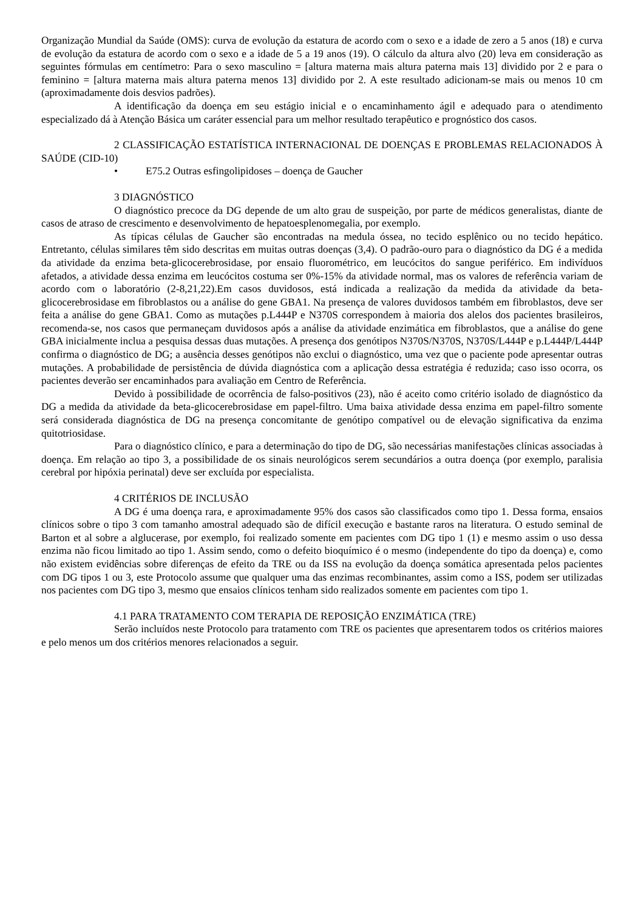Organização Mundial da Saúde (OMS): curva de evolução da estatura de acordo com o sexo e a idade de zero a 5 anos (18) e curva de evolução da estatura de acordo com o sexo e a idade de 5 a 19 anos (19). O cálculo da altura alvo (20) leva em consideração as seguintes fórmulas em centímetro: Para o sexo masculino = [altura materna mais altura paterna mais 13] dividido por 2 e para o feminino = [altura materna mais altura paterna menos 13] dividido por 2. A este resultado adicionam-se mais ou menos 10 cm (aproximadamente dois desvios padrões).
A identificação da doença em seu estágio inicial e o encaminhamento ágil e adequado para o atendimento especializado dá à Atenção Básica um caráter essencial para um melhor resultado terapêutico e prognóstico dos casos.
2 CLASSIFICAÇÃO ESTATÍSTICA INTERNACIONAL DE DOENÇAS E PROBLEMAS RELACIONADOS À SAÚDE (CID-10)
• E75.2 Outras esfingolipidoses – doença de Gaucher
3 DIAGNÓSTICO
O diagnóstico precoce da DG depende de um alto grau de suspeição, por parte de médicos generalistas, diante de casos de atraso de crescimento e desenvolvimento de hepatoesplenomegalia, por exemplo.
As típicas células de Gaucher são encontradas na medula óssea, no tecido esplênico ou no tecido hepático. Entretanto, células similares têm sido descritas em muitas outras doenças (3,4). O padrão-ouro para o diagnóstico da DG é a medida da atividade da enzima beta-glicocerebrosidase, por ensaio fluorométrico, em leucócitos do sangue periférico. Em indivíduos afetados, a atividade dessa enzima em leucócitos costuma ser 0%-15% da atividade normal, mas os valores de referência variam de acordo com o laboratório (2-8,21,22).Em casos duvidosos, está indicada a realização da medida da atividade da beta-glicocerebrosidase em fibroblastos ou a análise do gene GBA1. Na presença de valores duvidosos também em fibroblastos, deve ser feita a análise do gene GBA1. Como as mutações p.L444P e N370S correspondem à maioria dos alelos dos pacientes brasileiros, recomenda-se, nos casos que permaneçam duvidosos após a análise da atividade enzimática em fibroblastos, que a análise do gene GBA inicialmente inclua a pesquisa dessas duas mutações. A presença dos genótipos N370S/N370S, N370S/L444P e p.L444P/L444P confirma o diagnóstico de DG; a ausência desses genótipos não exclui o diagnóstico, uma vez que o paciente pode apresentar outras mutações. A probabilidade de persistência de dúvida diagnóstica com a aplicação dessa estratégia é reduzida; caso isso ocorra, os pacientes deverão ser encaminhados para avaliação em Centro de Referência.
Devido à possibilidade de ocorrência de falso-positivos (23), não é aceito como critério isolado de diagnóstico da DG a medida da atividade da beta-glicocerebrosidase em papel-filtro. Uma baixa atividade dessa enzima em papel-filtro somente será considerada diagnóstica de DG na presença concomitante de genótipo compatível ou de elevação significativa da enzima quitotriosidase.
Para o diagnóstico clínico, e para a determinação do tipo de DG, são necessárias manifestações clínicas associadas à doença. Em relação ao tipo 3, a possibilidade de os sinais neurológicos serem secundários a outra doença (por exemplo, paralisia cerebral por hipóxia perinatal) deve ser excluída por especialista.
4 CRITÉRIOS DE INCLUSÃO
A DG é uma doença rara, e aproximadamente 95% dos casos são classificados como tipo 1. Dessa forma, ensaios clínicos sobre o tipo 3 com tamanho amostral adequado são de difícil execução e bastante raros na literatura. O estudo seminal de Barton et al sobre a alglucerase, por exemplo, foi realizado somente em pacientes com DG tipo 1 (1) e mesmo assim o uso dessa enzima não ficou limitado ao tipo 1. Assim sendo, como o defeito bioquímico é o mesmo (independente do tipo da doença) e, como não existem evidências sobre diferenças de efeito da TRE ou da ISS na evolução da doença somática apresentada pelos pacientes com DG tipos 1 ou 3, este Protocolo assume que qualquer uma das enzimas recombinantes, assim como a ISS, podem ser utilizadas nos pacientes com DG tipo 3, mesmo que ensaios clínicos tenham sido realizados somente em pacientes com tipo 1.
4.1 PARA TRATAMENTO COM TERAPIA DE REPOSIÇÃO ENZIMÁTICA (TRE)
Serão incluídos neste Protocolo para tratamento com TRE os pacientes que apresentarem todos os critérios maiores e pelo menos um dos critérios menores relacionados a seguir.